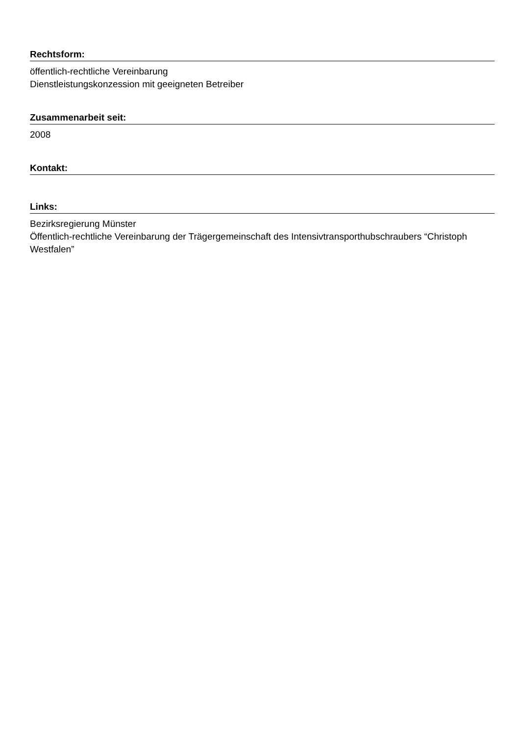Rechtsform:
öffentlich-rechtliche Vereinbarung
Dienstleistungskonzession mit geeigneten Betreiber
Zusammenarbeit seit:
2008
Kontakt:
Links:
Bezirksregierung Münster
Öffentlich-rechtliche Vereinbarung der Trägergemeinschaft des Intensivtransporthubschraubers “Christoph Westfalen”